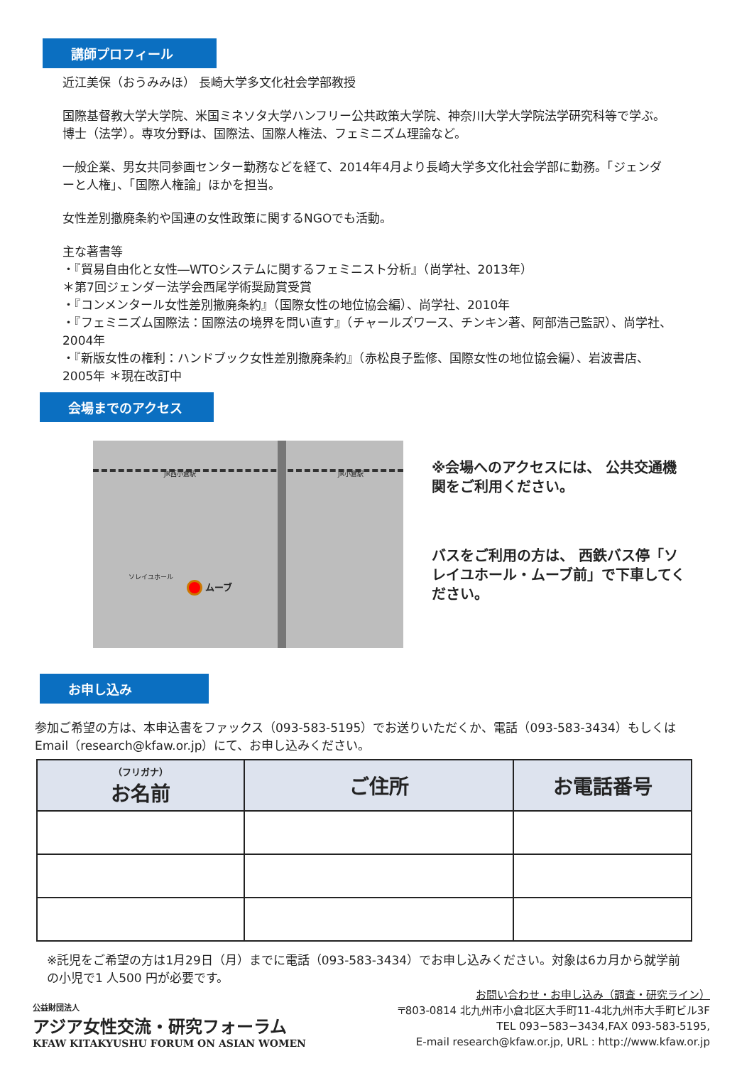講師プロフィール
近江美保（おうみみほ） 長崎大学多文化社会学部教授
国際基督教大学大学院、米国ミネソタ大学ハンフリー公共政策大学院、神奈川大学大学院法学研究科等で学ぶ。博士（法学）。専攻分野は、国際法、国際人権法、フェミニズム理論など。
一般企業、男女共同参画センター勤務などを経て、2014年4月より長崎大学多文化社会学部に勤務。「ジェンダーと人権」、「国際人権論」ほかを担当。
女性差別撤廃条約や国連の女性政策に関するNGOでも活動。
主な著書等
・『貿易自由化と女性―WTOシステムに関するフェミニスト分析』（尚学社、2013年）
＊第7回ジェンダー法学会西尾学術奨励賞受賞
・『コンメンタール女性差別撤廃条約』（国際女性の地位協会編）、尚学社、2010年
・『フェミニズム国際法：国際法の境界を問い直す』（チャールズワース、チンキン著、阿部浩己監訳）、尚学社、2004年
・『新版女性の権利：ハンドブック女性差別撤廃条約』（赤松良子監修、国際女性の地位協会編）、岩波書店、2005年 ＊現在改訂中
会場までのアクセス
JR西小倉駅 JR小倉駅
ムーブ
ソレイユホール
※会場へのアクセスには、 公共交通機関をご利用ください。
バスをご利用の方は、 西鉄バス停「ソレイユホール・ムーブ前」で下車してください。
お申し込み
参加ご希望の方は、本申込書をファックス（093-583-5195）でお送りいただくか、電話（093-583-3434）もしくはEmail（research@kfaw.or.jp）にて、お申し込みください。
| （フリガナ） お名前 | ご住所 | お電話番号 |
| --- | --- | --- |
※託児をご希望の方は1月29日（月）までに電話（093-583-3434）でお申し込みください。対象は6カ月から就学前の小児で1 人500 円が必要です。
公益財団法人
アジア女性交流・研究フォーラム
KFAW KITAKYUSHU FORUM ON ASIAN WOMEN
お問い合わせ・お申し込み（調査・研究ライン）
〒803-0814 北九州市小倉北区大手町11-4北九州市大手町ビル3F
TEL 093−583−3434,FAX 093-583-5195,
E-mail research@kfaw.or.jp, URL : http://www.kfaw.or.jp